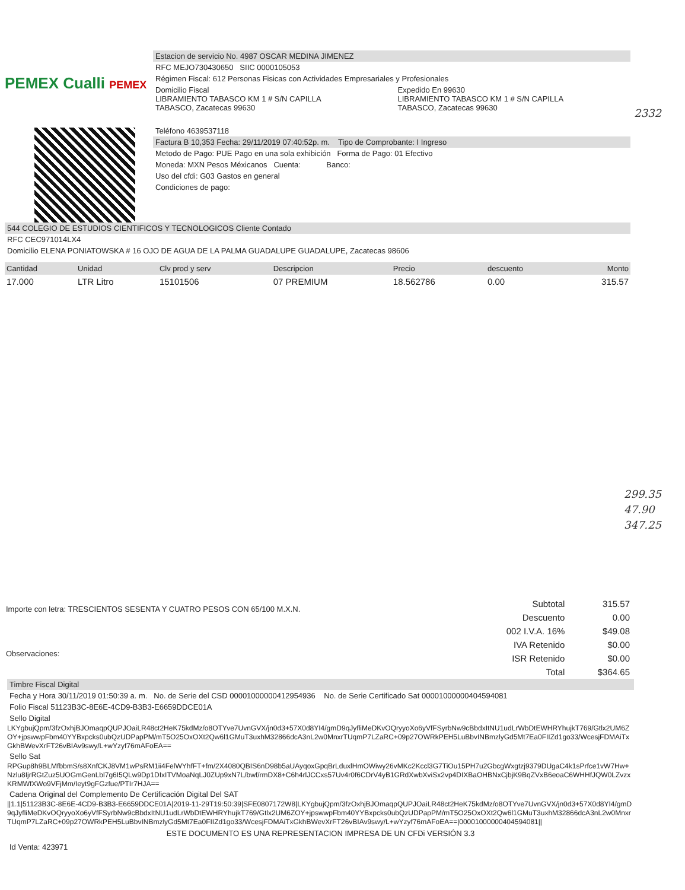PEMEX Cualli PEMEX
Estacion de servicio No. 4987 OSCAR MEDINA JIMENEZ
RFC MEJO730430650 SIIC 0000105053
Régimen Fiscal: 612 Personas Fisicas con Actividades Empresariales y Profesionales
Domicilio Fiscal
LIBRAMIENTO TABASCO KM 1 # S/N CAPILLA
TABASCO, Zacatecas 99630
Expedido En 99630
LIBRAMIENTO TABASCO KM 1 # S/N CAPILLA
TABASCO, Zacatecas 99630
Teléfono 4639537118
Factura B 10,353 Fecha: 29/11/2019 07:40:52p. m. Tipo de Comprobante: I Ingreso
Metodo de Pago: PUE Pago en una sola exhibición Forma de Pago: 01 Efectivo
Moneda: MXN Pesos Méxicanos Cuenta: Banco:
Uso del cfdi: G03 Gastos en general
Condiciones de pago:
2332
544 COLEGIO DE ESTUDIOS CIENTIFICOS Y TECNOLOGICOS Cliente Contado
RFC CEC971014LX4
Domicilio ELENA PONIATOWSKA # 16 OJO DE AGUA DE LA PALMA GUADALUPE GUADALUPE, Zacatecas 98606
| Cantidad | Unidad | Clv prod y serv | Descripcion | Precio | descuento | Monto |
| --- | --- | --- | --- | --- | --- | --- |
| 17.000 | LTR Litro | 15101506 | 07 PREMIUM | 18.562786 | 0.00 | 315.57 |
299.35
47.90
347.25
Importe con letra: TRESCIENTOS SESENTA Y CUATRO PESOS CON 65/100 M.X.N.
Observaciones:
| Subtotal | 315.57 |
| Descuento | 0.00 |
| 002 I.V.A. 16% | $49.08 |
| IVA Retenido | $0.00 |
| ISR Retenido | $0.00 |
| Total | $364.65 |
Timbre Fiscal Digital
Fecha y Hora 30/11/2019 01:50:39 a. m. No. de Serie del CSD 00001000000412954936 No. de Serie Certificado Sat 00001000000404594081
Folio Fiscal 51123B3C-8E6E-4CD9-B3B3-E6659DDCE01A
Sello Digital
LKYgbujQpm/3fzOxhjBJOmaqpQUPJOaiLR48ct2HeK75kdMz/o8OTYve7UvnGVX/jn0d3+57X0d8YI4/gmD9qJyfliMeDKvOQryyoXo6yVfFSyrbNw9cBbdxItNU1udLrWbDtEWHRYhujkT769/Gtlx2UM6ZOY+jpswwpFbm40YYBxpcks0ubQzUDPapPM/mT5O25OxOXt2Qw6l1GMuT3uxhM32866dcA3nL2w0MnxrTUqmP7LZaRC+09p27OWRkPEH5LuBbvINBmzlyGd5Mt7Ea0FIIZd1go33/WcesjFDMAiTxGkhBWevXrFT26vBIAv9swy/L+wYzyf76mAFoEA==
Sello Sat
RPGup8h9BLMfbbmS/s8XnfCKJ8VM1wPsRM1ii4FelWYhfFT+fm/2X4080QBIS6nD98b5aUAyqoxGpqBrLduxlHmOWiwy26vMKc2Kccl3G7TiOu15PH7u2GbcgWxgtzj9379DUgaC4k1sPrfce1vW7Hw+Nzlu8IjrRGtZuz5UOGmGenLbl7g6I5QLw9Dp1DIxITVMoaNqLJ0ZUp9xN7L/bwf/rmDX8+C6h4rlJCCxs57Uv4r0f6CDrV4yB1GRdXwbXviSx2vp4DIXBaOHBNxCjbjK9BqZVxB6eoaC6WHHfJQW0LZvzxKRMWfXWo9VFjMm/Ieyt9gFGzfue/PTIr7HJA==
Cadena Original del Complemento De Certificación Digital Del SAT
||1.1|51123B3C-8E6E-4CD9-B3B3-E6659DDCE01A|2019-11-29T19:50:39|SFE0807172W8|LKYgbujQpm/3fzOxhjBJOmaqpQUPJOaiLR48ct2HeK75kdMz/o8OTYve7UvnGVX/jn0d3+57X0d8YI4/gmD9qJyfliMeDKvOQryyoXo6yVfFSyrbNw9cBbdxItNU1udLrWbDtEWHRYhujkT769/Gtlx2UM6ZOY+jpswwpFbm40YYBxpcks0ubQzUDPapPM/mT5O25OxOXt2Qw6l1GMuT3uxhM32866dcA3nL2w0MnxrTUqmP7LZaRC+09p27OWRkPEH5LuBbvINBmzlyGd5Mt7Ea0FIIZd1go33/WcesjFDMAiTxGkhBWevXrFT26vBIAv9swy/L+wYzyf76mAFoEA==|00001000000404594081||
ESTE DOCUMENTO ES UNA REPRESENTACION IMPRESA DE UN CFDi VERSIÓN 3.3
Id Venta: 423971